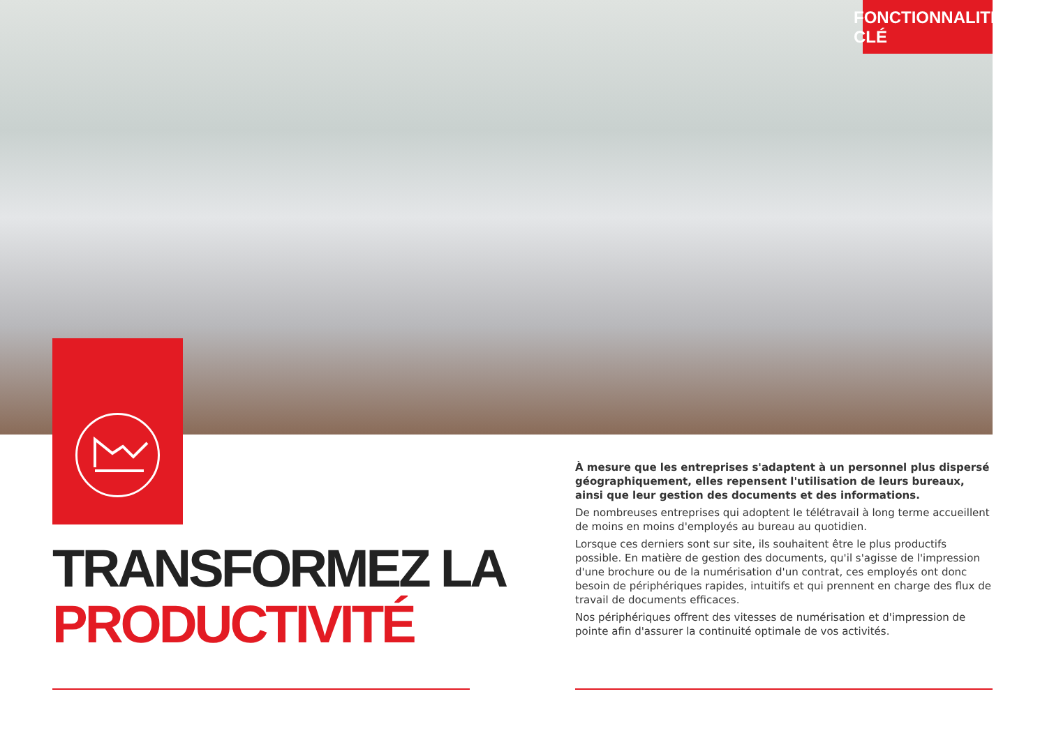FONCTIONNALITÉ CLÉ
TRANSFORMEZ LA
PRODUCTIVITÉ
À mesure que les entreprises s'adaptent à un personnel plus dispersé géographiquement, elles repensent l'utilisation de leurs bureaux, ainsi que leur gestion des documents et des informations.
De nombreuses entreprises qui adoptent le télétravail à long terme accueillent de moins en moins d'employés au bureau au quotidien.
Lorsque ces derniers sont sur site, ils souhaitent être le plus productifs possible. En matière de gestion des documents, qu'il s'agisse de l'impression d'une brochure ou de la numérisation d'un contrat, ces employés ont donc besoin de périphériques rapides, intuitifs et qui prennent en charge des flux de travail de documents efficaces.
Nos périphériques offrent des vitesses de numérisation et d'impression de pointe afin d'assurer la continuité optimale de vos activités.